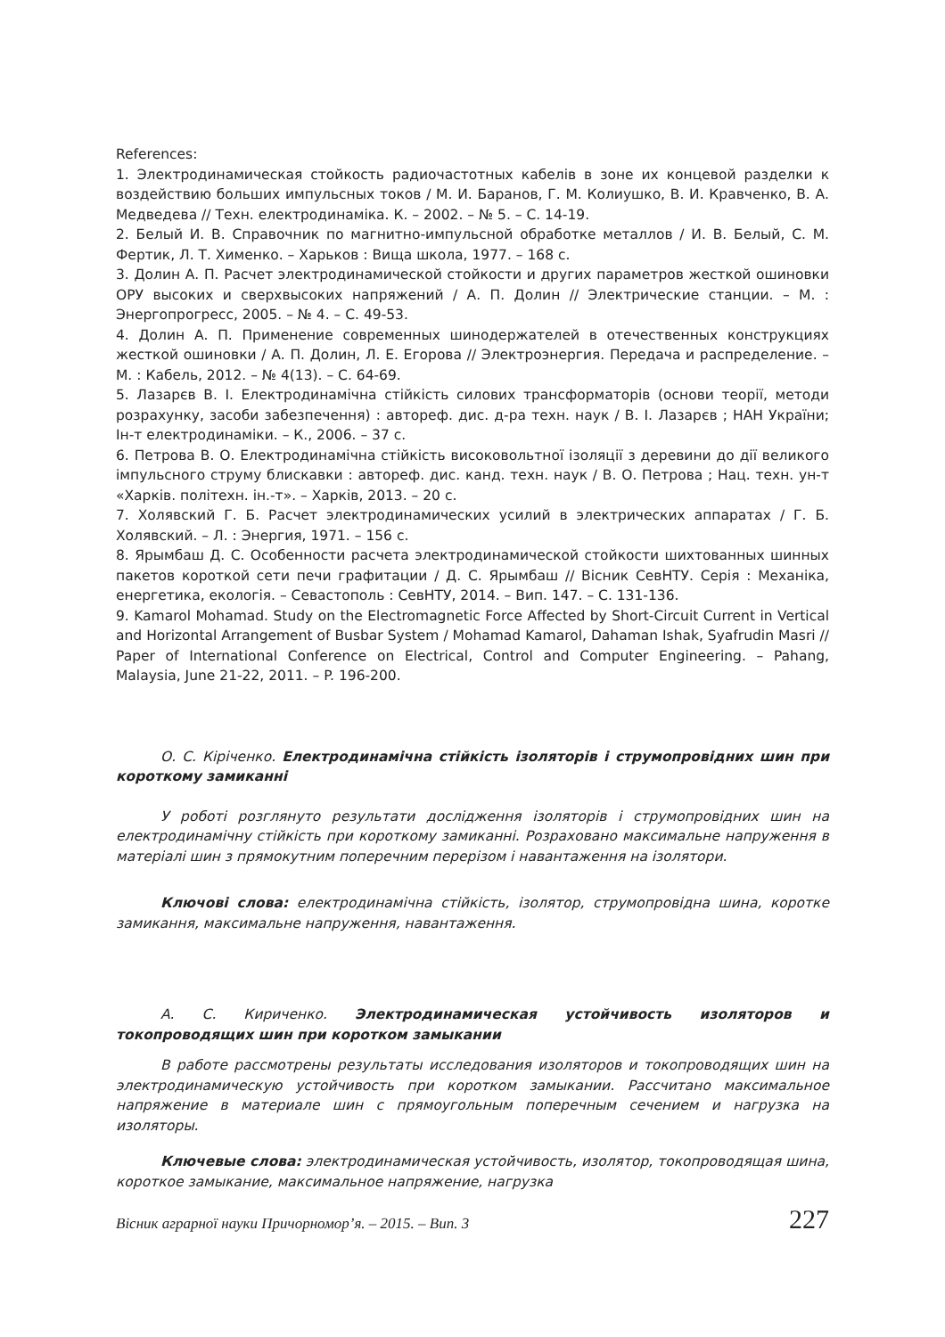References:
1. Электродинамическая стойкость радиочастотных кабелів в зоне их концевой разделки к воздействию больших импульсных токов / М. И. Баранов, Г. М. Колиушко, В. И. Кравченко, В. А. Медведева // Техн. електродинаміка. К. – 2002. – № 5. – С. 14-19.
2. Белый И. В. Справочник по магнитно-импульсной обработке металлов / И. В. Белый, С. М. Фертик, Л. Т. Хименко. – Харьков : Вища школа, 1977. – 168 с.
3. Долин А. П. Расчет электродинамической стойкости и других параметров жесткой ошиновки ОРУ высоких и сверхвысоких напряжений / А. П. Долин // Электрические станции. – М. : Энергопрогресс, 2005. – № 4. – С. 49-53.
4. Долин А. П. Применение современных шинодержателей в отечественных конструкциях жесткой ошиновки / А. П. Долин, Л. Е. Егорова // Электроэнергия. Передача и распределение. – М. : Кабель, 2012. – № 4(13). – С. 64-69.
5. Лазарєв В. І. Електродинамічна стійкість силових трансформаторів (основи теорії, методи розрахунку, засоби забезпечення) : автореф. дис. д-ра техн. наук / В. І. Лазарєв ; НАН України; Ін-т електродинаміки. – К., 2006. – 37 с.
6. Петрова В. О. Електродинамічна стійкість високовольтної ізоляції з деревини до дії великого імпульсного струму блискавки : автореф. дис. канд. техн. наук / В. О. Петрова ; Нац. техн. ун-т «Харків. політехн. ін.-т». – Харків, 2013. – 20 с.
7. Холявский Г. Б. Расчет электродинамических усилий в электрических аппаратах / Г. Б. Холявский. – Л. : Энергия, 1971. – 156 с.
8. Ярымбаш Д. С. Особенности расчета электродинамической стойкости шихтованных шинных пакетов короткой сети печи графитации / Д. С. Ярымбаш // Вісник СевНТУ. Серія : Механіка, енергетика, екологія. – Севастополь : СевНТУ, 2014. – Вип. 147. – С. 131-136.
9. Kamarol Mohamad. Study on the Electromagnetic Force Affected by Short-Circuit Current in Vertical and Horizontal Arrangement of Busbar System / Mohamad Kamarol, Dahaman Ishak, Syafrudin Masri // Paper of International Conference on Electrical, Control and Computer Engineering. – Pahang, Malaysia, June 21-22, 2011. – P. 196-200.
О. С. Кіріченко. Електродинамічна стійкість ізоляторів і струмопровідних шин при короткому замиканні
У роботі розглянуто результати дослідження ізоляторів і струмопровідних шин на електродинамічну стійкість при короткому замиканні. Розраховано максимальне напруження в матеріалі шин з прямокутним поперечним перерізом і навантаження на ізолятори.
Ключові слова: електродинамічна стійкість, ізолятор, струмопровідна шина, коротке замикання, максимальне напруження, навантаження.
А. С. Кириченко. Электродинамическая устойчивость изоляторов и токопроводящих шин при коротком замыкании
В работе рассмотрены результаты исследования изоляторов и токопроводящих шин на электродинамическую устойчивость при коротком замыкании. Рассчитано максимальное напряжение в материале шин с прямоугольным поперечным сечением и нагрузка на изоляторы.
Ключевые слова: электродинамическая устойчивость, изолятор, токопроводящая шина, короткое замыкание, максимальное напряжение, нагрузка
Вісник аграрної науки Причорномор’я. – 2015. – Вип. 3 227